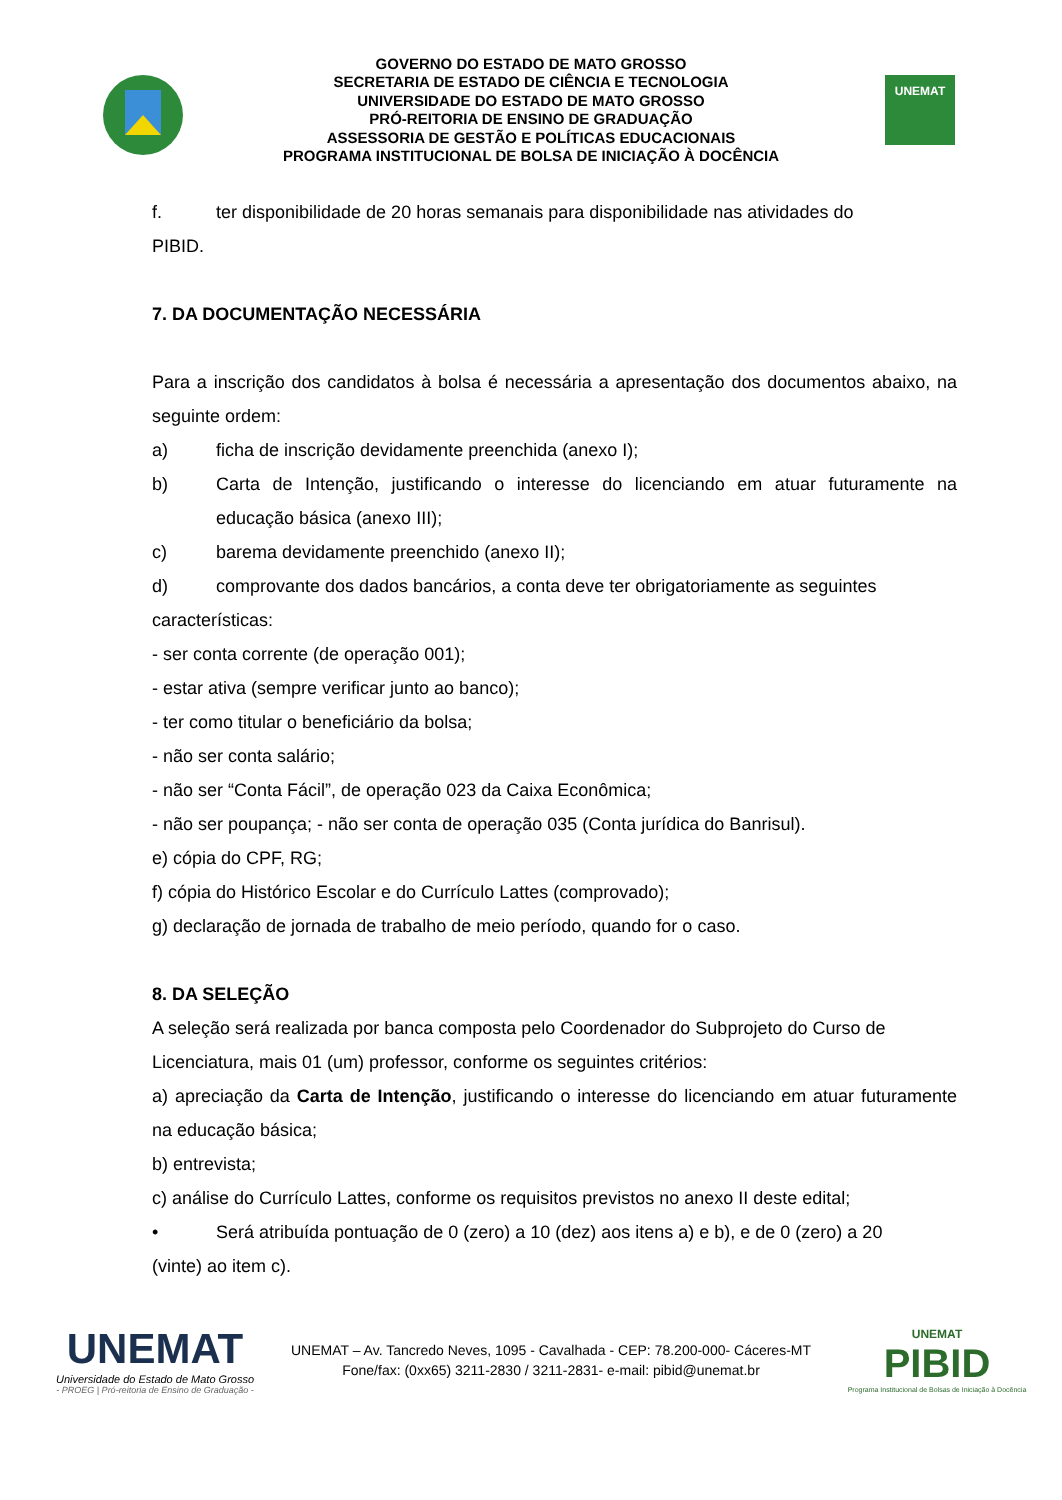GOVERNO DO ESTADO DE MATO GROSSO
SECRETARIA DE ESTADO DE CIÊNCIA E TECNOLOGIA
UNIVERSIDADE DO ESTADO DE MATO GROSSO
PRÓ-REITORIA DE ENSINO DE GRADUAÇÃO
ASSESSORIA DE GESTÃO E POLÍTICAS EDUCACIONAIS
PROGRAMA INSTITUCIONAL DE BOLSA DE INICIAÇÃO À DOCÊNCIA
UNEMAT
f. ter disponibilidade de 20 horas semanais para disponibilidade nas atividades do
PIBID.
7. DA DOCUMENTAÇÃO NECESSÁRIA
Para a inscrição dos candidatos à bolsa é necessária a apresentação dos documentos abaixo, na seguinte ordem:
a) ficha de inscrição devidamente preenchida (anexo I);
b) Carta de Intenção, justificando o interesse do licenciando em atuar futuramente na educação básica (anexo III);
c) barema devidamente preenchido (anexo II);
d) comprovante dos dados bancários, a conta deve ter obrigatoriamente as seguintes
características:
- ser conta corrente (de operação 001);
- estar ativa (sempre verificar junto ao banco);
- ter como titular o beneficiário da bolsa;
- não ser conta salário;
- não ser “Conta Fácil”, de operação 023 da Caixa Econômica;
- não ser poupança; - não ser conta de operação 035 (Conta jurídica do Banrisul).
e) cópia do CPF, RG;
f) cópia do Histórico Escolar e do Currículo Lattes (comprovado);
g) declaração de jornada de trabalho de meio período, quando for o caso.
8. DA SELEÇÃO
A seleção será realizada por banca composta pelo Coordenador do Subprojeto do Curso de Licenciatura, mais 01 (um) professor, conforme os seguintes critérios:
a) apreciação da Carta de Intenção, justificando o interesse do licenciando em atuar futuramente na educação básica;
b) entrevista;
c) análise do Currículo Lattes, conforme os requisitos previstos no anexo II deste edital;
• Será atribuída pontuação de 0 (zero) a 10 (dez) aos itens a) e b), e de 0 (zero) a 20
(vinte) ao item c).
UNEMAT
Universidade do Estado de Mato Grosso
- PROEG | Pró-reitoria de Ensino de Graduação -
UNEMAT – Av. Tancredo Neves, 1095 - Cavalhada - CEP: 78.200-000- Cáceres-MT
Fone/fax: (0xx65) 3211-2830 / 3211-2831- e-mail: pibid@unemat.br
UNEMAT
PIBID
Programa Institucional de Bolsas de Iniciação à Docência